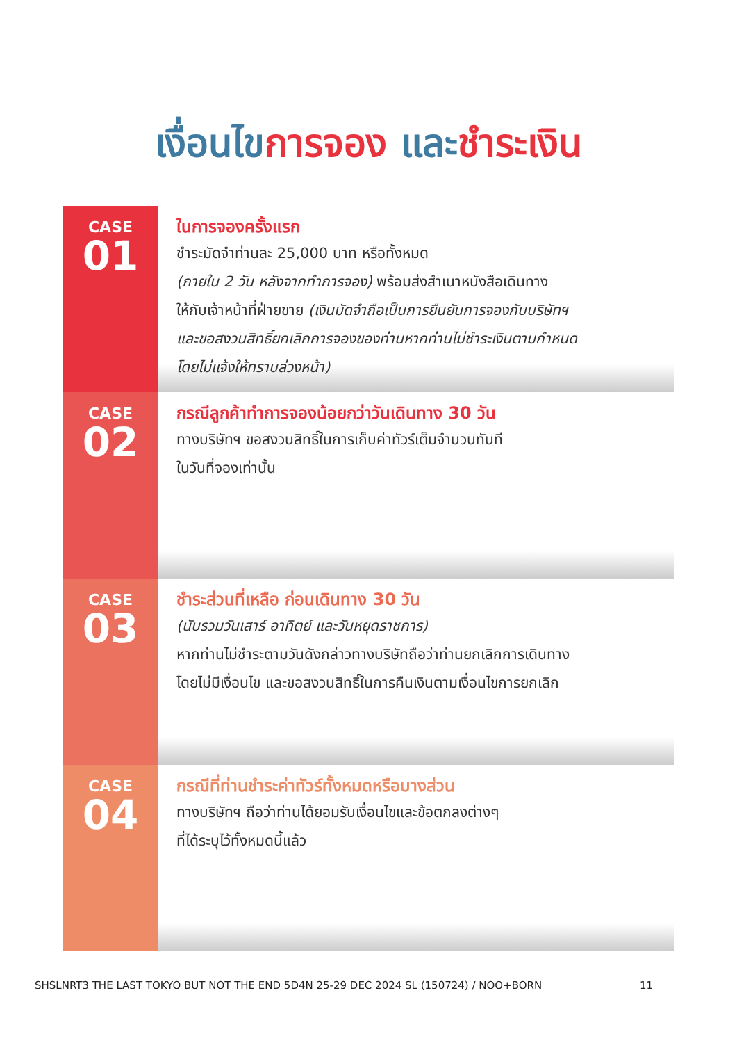เงื่อนไข การจอง และ ชำระเงิน
CASE
01
ในการจองครั้งแรก
ชำระมัดจำท่านละ 25,000 บาท หรือทั้งหมด
(ภายใน 2 วัน หลังจากทำการจอง) พร้อมส่งสำเนาหนังสือเดินทาง
ให้กับเจ้าหน้าที่ฝ่ายขาย (เงินมัดจำถือเป็นการยืนยันการจองกับบริษัทฯ
และขอสงวนสิทธิ์ยกเลิกการจองของท่านหากท่านไม่ชำระเงินตามกำหนด
โดยไม่แจ้งให้ทราบล่วงหน้า)
CASE
02
กรณีลูกค้าทำการจองน้อยกว่าวันเดินทาง 30 วัน
ทางบริษัทฯ ขอสงวนสิทธิ์ในการเก็บค่าทัวร์เต็มจำนวนทันที
ในวันที่จองเท่านั้น
CASE
03
ชำระส่วนที่เหลือ ก่อนเดินทาง 30 วัน
(นับรวมวันเสาร์ อาทิตย์ และวันหยุดราชการ)
หากท่านไม่ชำระตามวันดังกล่าวทางบริษัทถือว่าท่านยกเลิกการเดินทาง
โดยไม่มีเงื่อนไข และขอสงวนสิทธิ์ในการคืนเงินตามเงื่อนไขการยกเลิก
CASE
04
กรณีที่ท่านชำระค่าทัวร์ทั้งหมดหรือบางส่วน
ทางบริษัทฯ ถือว่าท่านได้ยอมรับเงื่อนไขและข้อตกลงต่างๆ
ที่ได้ระบุไว้ทั้งหมดนี้แล้ว
SHSLNRT3 THE LAST TOKYO BUT NOT THE END 5D4N 25-29 DEC 2024 SL (150724) / NOO+BORN 11